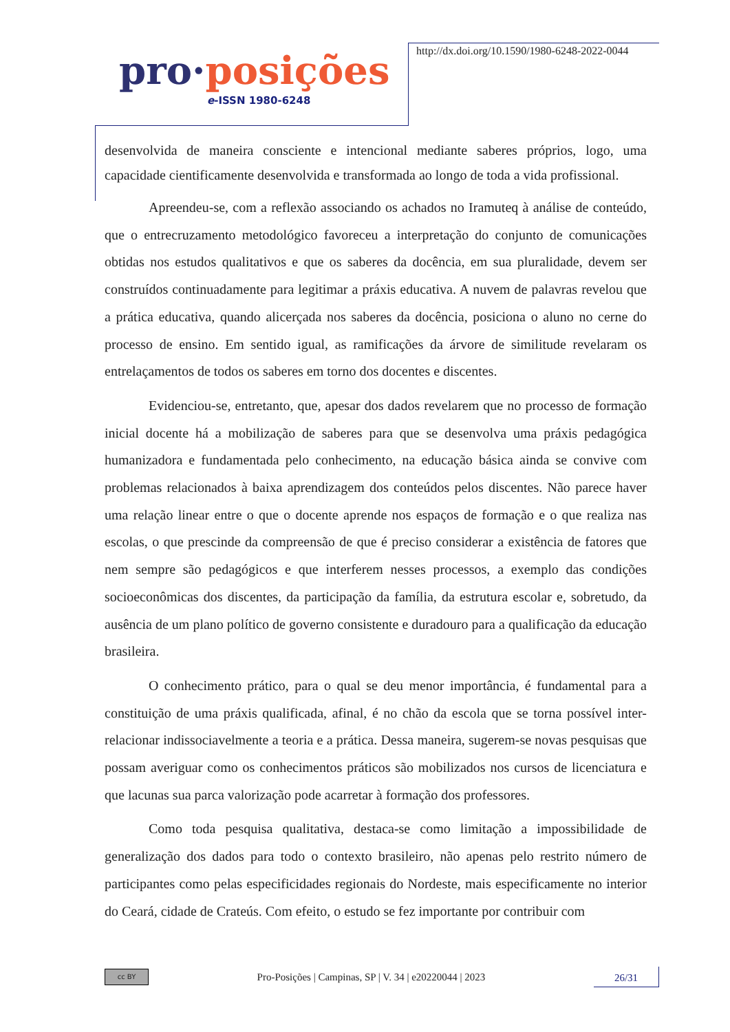pro·posições
e-ISSN 1980-6248
http://dx.doi.org/10.1590/1980-6248-2022-0044
desenvolvida de maneira consciente e intencional mediante saberes próprios, logo, uma capacidade cientificamente desenvolvida e transformada ao longo de toda a vida profissional.
Apreendeu-se, com a reflexão associando os achados no Iramuteq à análise de conteúdo, que o entrecruzamento metodológico favoreceu a interpretação do conjunto de comunicações obtidas nos estudos qualitativos e que os saberes da docência, em sua pluralidade, devem ser construídos continuadamente para legitimar a práxis educativa. A nuvem de palavras revelou que a prática educativa, quando alicerçada nos saberes da docência, posiciona o aluno no cerne do processo de ensino. Em sentido igual, as ramificações da árvore de similitude revelaram os entrelaçamentos de todos os saberes em torno dos docentes e discentes.
Evidenciou-se, entretanto, que, apesar dos dados revelarem que no processo de formação inicial docente há a mobilização de saberes para que se desenvolva uma práxis pedagógica humanizadora e fundamentada pelo conhecimento, na educação básica ainda se convive com problemas relacionados à baixa aprendizagem dos conteúdos pelos discentes. Não parece haver uma relação linear entre o que o docente aprende nos espaços de formação e o que realiza nas escolas, o que prescinde da compreensão de que é preciso considerar a existência de fatores que nem sempre são pedagógicos e que interferem nesses processos, a exemplo das condições socioeconômicas dos discentes, da participação da família, da estrutura escolar e, sobretudo, da ausência de um plano político de governo consistente e duradouro para a qualificação da educação brasileira.
O conhecimento prático, para o qual se deu menor importância, é fundamental para a constituição de uma práxis qualificada, afinal, é no chão da escola que se torna possível inter-relacionar indissociavelmente a teoria e a prática. Dessa maneira, sugerem-se novas pesquisas que possam averiguar como os conhecimentos práticos são mobilizados nos cursos de licenciatura e que lacunas sua parca valorização pode acarretar à formação dos professores.
Como toda pesquisa qualitativa, destaca-se como limitação a impossibilidade de generalização dos dados para todo o contexto brasileiro, não apenas pelo restrito número de participantes como pelas especificidades regionais do Nordeste, mais especificamente no interior do Ceará, cidade de Crateús. Com efeito, o estudo se fez importante por contribuir com
cc BY
Pro-Posições | Campinas, SP | V. 34 | e20220044 | 2023
26/31